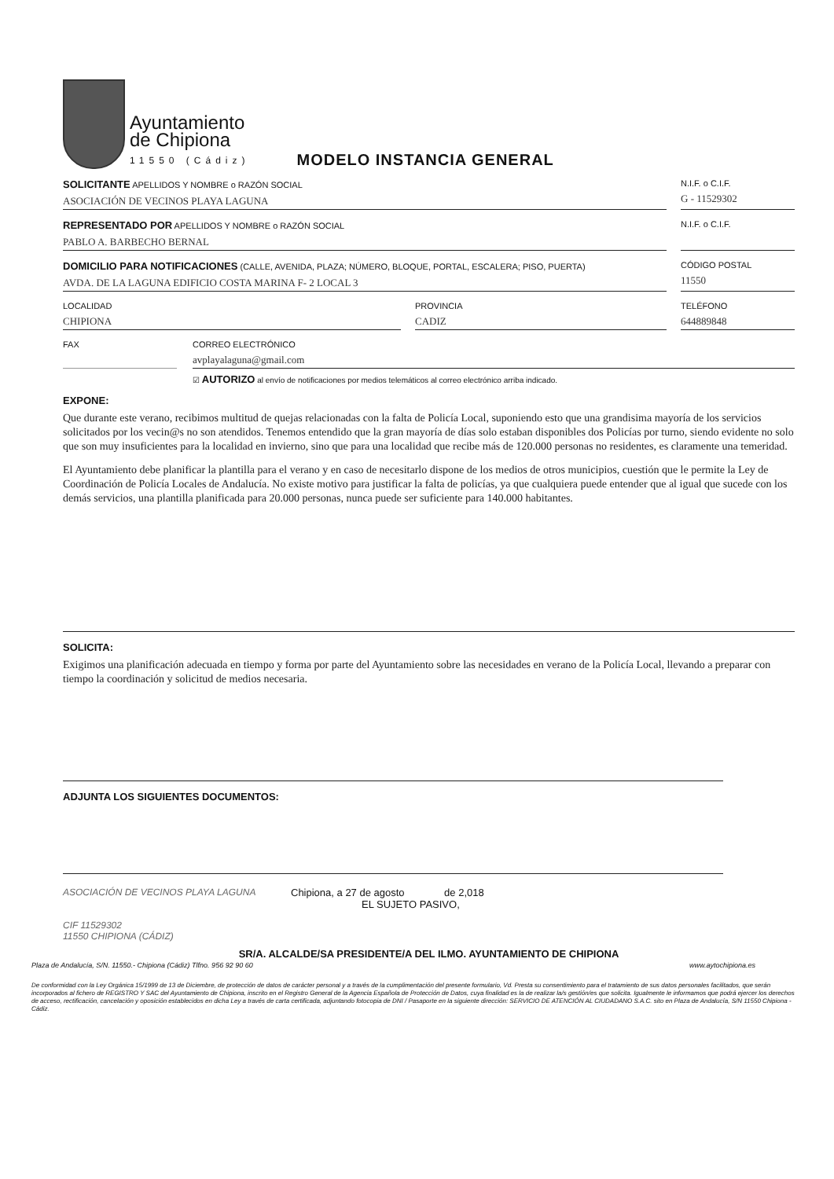Ayuntamiento
de Chipiona
11550 (Cádiz)
MODELO INSTANCIA GENERAL
SOLICITANTE APELLIDOS Y NOMBRE o RAZÓN SOCIAL
ASOCIACIÓN DE VECINOS PLAYA LAGUNA
N.I.F. o C.I.F.
G - 11529302
REPRESENTADO POR APELLIDOS Y NOMBRE o RAZÓN SOCIAL
PABLO A. BARBECHO BERNAL
N.I.F. o C.I.F.
DOMICILIO PARA NOTIFICACIONES (CALLE, AVENIDA, PLAZA; NÚMERO, BLOQUE, PORTAL, ESCALERA; PISO, PUERTA)
AVDA. DE LA LAGUNA EDIFICIO COSTA MARINA F- 2 LOCAL 3
CÓDIGO POSTAL
11550
LOCALIDAD
CHIPIONA
PROVINCIA
CADIZ
TELÉFONO
644889848
FAX CORREO ELECTRÓNICO
avplayalaguna@gmail.com
☑ AUTORIZO al envío de notificaciones por medios telemáticos al correo electrónico arriba indicado.
EXPONE:
Que durante este verano, recibimos multitud de quejas relacionadas con la falta de Policía Local, suponiendo esto que una grandisima mayoría de los servicios solicitados por los vecin@s no son atendidos. Tenemos entendido que la gran mayoría de días solo estaban disponibles dos Policías por turno, siendo evidente no solo que son muy insuficientes para la localidad en invierno, sino que para una localidad que recibe más de 120.000 personas no residentes, es claramente una temeridad.
El Ayuntamiento debe planificar la plantilla para el verano y en caso de necesitarlo dispone de los medios de otros municipios, cuestión que le permite la Ley de Coordinación de Policía Locales de Andalucía. No existe motivo para justificar la falta de policías, ya que cualquiera puede entender que al igual que sucede con los demás servicios, una plantilla planificada para 20.000 personas, nunca puede ser suficiente para 140.000 habitantes.
SOLICITA:
Exigimos una planificación adecuada en tiempo y forma por parte del Ayuntamiento sobre las necesidades en verano de la Policía Local, llevando a preparar con tiempo la coordinación y solicitud de medios necesaria.
ADJUNTA LOS SIGUIENTES DOCUMENTOS:
ASOCIACIÓN DE VECINOS PLAYA LAGUNA
CIF 11529302
11550 CHIPIONA (CÁDIZ)
Chipiona, a 27 de agosto de 2,018
EL SUJETO PASIVO,
SR/A. ALCALDE/SA PRESIDENTE/A DEL ILMO. AYUNTAMIENTO DE CHIPIONA
Plaza de Andalucía, S/N. 11550.- Chipiona (Cádiz) Tlfno. 956 92 90 60 www.aytochipiona.es
De conformidad con la Ley Orgánica 15/1999 de 13 de Diciembre, de protección de datos de carácter personal y a través de la cumplimentación del presente formulario, Vd. Presta su consentimiento para el tratamiento de sus datos personales facilitados, que serán incorporados al fichero de REGISTRO Y SAC del Ayuntamiento de Chipiona, inscrito en el Registro General de la Agencia Española de Protección de Datos, cuya finalidad es la de realizar la/s gestión/es que solicita. Igualmente le informamos que podrá ejercer los derechos de acceso, rectificación, cancelación y oposición establecidos en dicha Ley a través de carta certificada, adjuntando fotocopia de DNI / Pasaporte en la siguiente dirección: SERVICIO DE ATENCIÓN AL CIUDADANO S.A.C. sito en Plaza de Andalucía, S/N 11550 Chipiona - Cádiz.